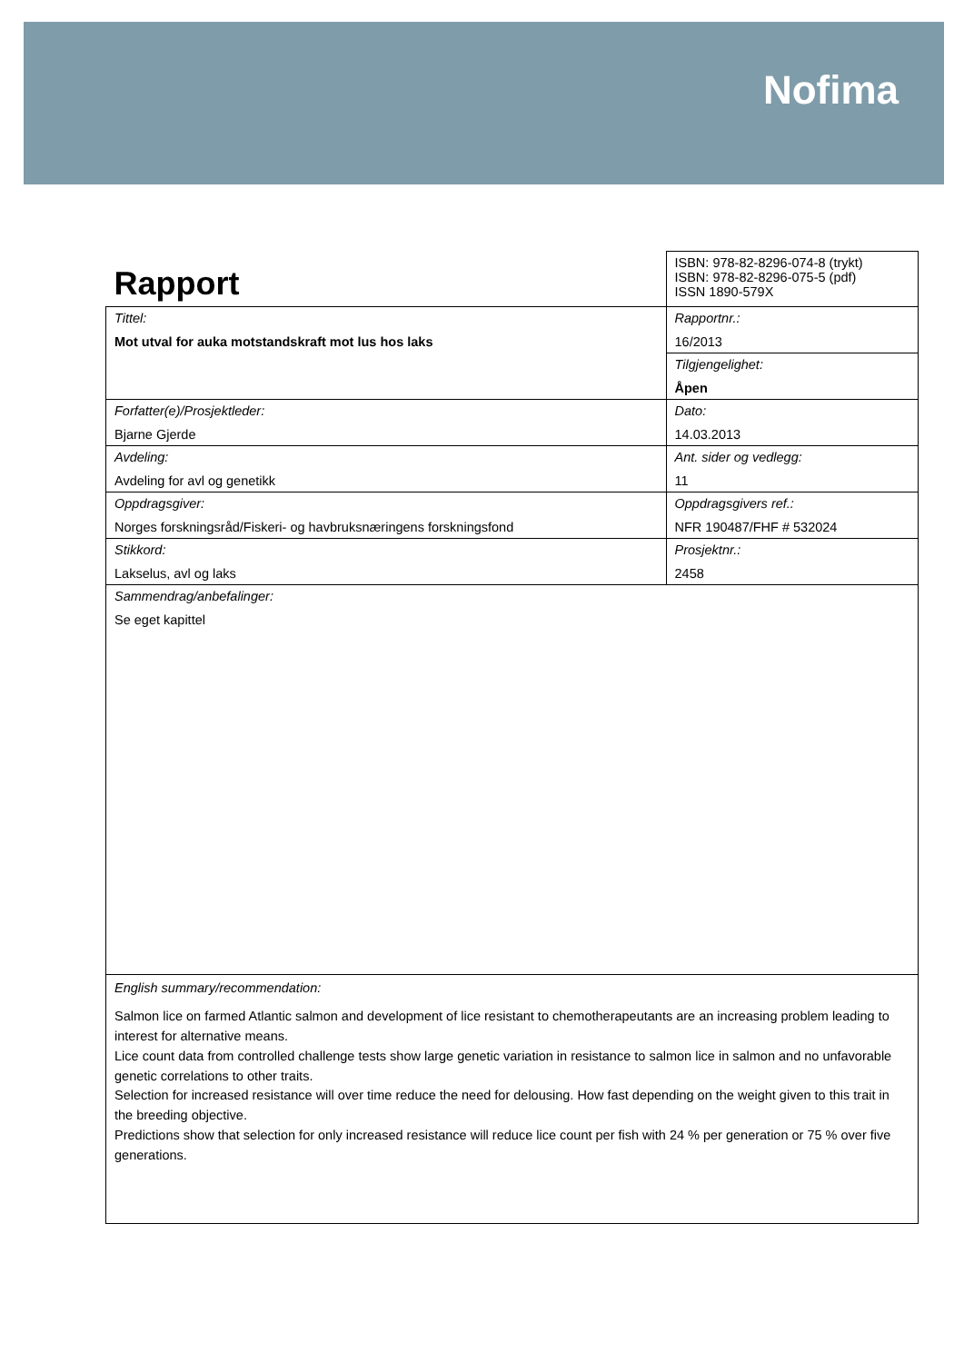Nofima
| Rapport | ISBN: 978-82-8296-074-8 (trykt) ISBN: 978-82-8296-075-5 (pdf) ISSN 1890-579X |
| Tittel: Mot utval for auka motstandskraft mot lus hos laks | Rapportnr.: 16/2013 |
| | Tilgjengelighet: Åpen |
| Forfatter(e)/Prosjektleder: Bjarne Gjerde | Dato: 14.03.2013 |
| Avdeling: Avdeling for avl og genetikk | Ant. sider og vedlegg: 11 |
| Oppdragsgiver: Norges forskningsråd/Fiskeri- og havbruksnæringens forskningsfond | Oppdragsgivers ref.: NFR 190487/FHF # 532024 |
| Stikkord: Lakselus, avl og laks | Prosjektnr.: 2458 |
| Sammendrag/anbefalinger: Se eget kapittel | |
| English summary/recommendation: Salmon lice on farmed Atlantic salmon and development of lice resistant to chemotherapeutants are an increasing problem leading to interest for alternative means. Lice count data from controlled challenge tests show large genetic variation in resistance to salmon lice in salmon and no unfavorable genetic correlations to other traits. Selection for increased resistance will over time reduce the need for delousing. How fast depending on the weight given to this trait in the breeding objective. Predictions show that selection for only increased resistance will reduce lice count per fish with 24 % per generation or 75 % over five generations. | |